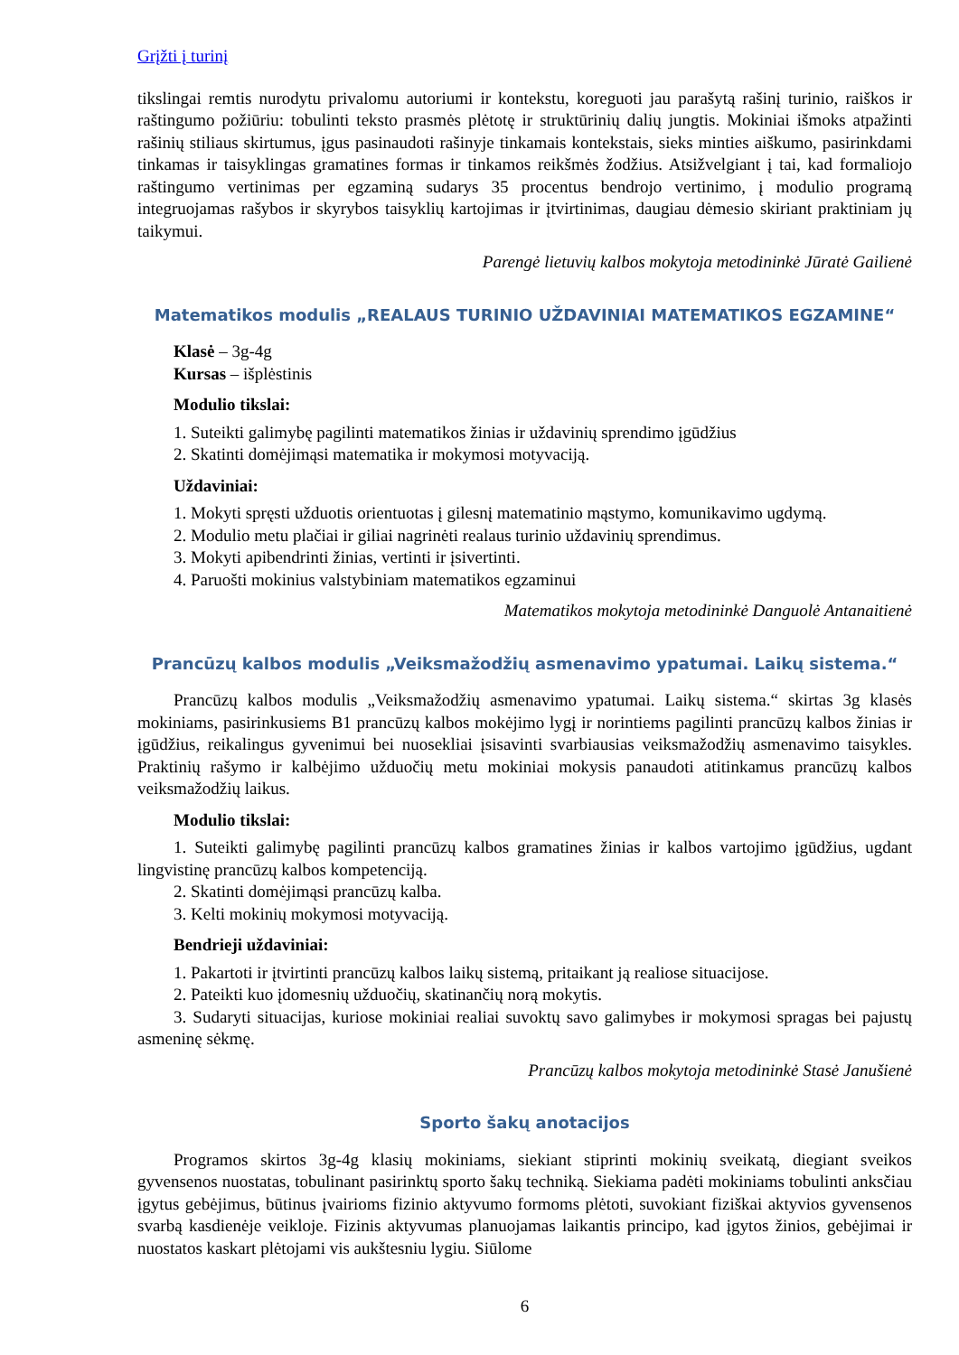Grįžti į turinį
tikslingai remtis nurodytu privalomu autoriumi ir kontekstu, koreguoti jau parašytą rašinį turinio, raiškos ir raštingumo požiūriu: tobulinti teksto prasmės plėtotę ir struktūrinių dalių jungtis. Mokiniai išmoks atpažinti rašinių stiliaus skirtumus, įgus pasinaudoti rašinyje tinkamais kontekstais, sieks minties aiškumo, pasirinkdami tinkamas ir taisyklingas gramatines formas ir tinkamos reikšmės žodžius. Atsižvelgiant į tai, kad formaliojo raštingumo vertinimas per egzaminą sudarys 35 procentus bendrojo vertinimo, į modulio programą integruojamas rašybos ir skyrybos taisyklių kartojimas ir įtvirtinimas, daugiau dėmesio skiriant praktiniam jų taikymui.
Parengė lietuvių kalbos mokytoja metodininkė Jūratė Gailienė
Matematikos modulis „REALAUS TURINIO UŽDAVINIAI MATEMATIKOS EGZAMINE“
Klasė – 3g-4g
Kursas – išplėstinis
Modulio tikslai:
1. Suteikti galimybę pagilinti matematikos žinias ir uždavinių sprendimo įgūdžius
2. Skatinti domėjimąsi matematika ir mokymosi motyvaciją.
Uždaviniai:
1. Mokyti spręsti užduotis orientuotas į gilesnį matematinio mąstymo, komunikavimo ugdymą.
2. Modulio metu plačiai ir giliai nagrinėti realaus turinio uždavinių sprendimus.
3. Mokyti apibendrinti žinias, vertinti ir įsivertinti.
4. Paruošti mokinius valstybiniam matematikos egzaminui
Matematikos mokytoja metodininkė Danguolė Antanaitienė
Prancūzų kalbos modulis „Veiksmažodžių asmenavimo ypatumai. Laikų sistema.“
Prancūzų kalbos modulis „Veiksmažodžių asmenavimo ypatumai. Laikų sistema.“ skirtas 3g klasės mokiniams, pasirinkusiems B1 prancūzų kalbos mokėjimo lygį ir norintiems pagilinti prancūzų kalbos žinias ir įgūdžius, reikalingus gyvenimui bei nuosekliai įsisavinti svarbiausias veiksmažodžių asmenavimo taisykles. Praktinių rašymo ir kalbėjimo užduočių metu mokiniai mokysis panaudoti atitinkamus prancūzų kalbos veiksmažodžių laikus.
Modulio tikslai:
1. Suteikti galimybę pagilinti prancūzų kalbos gramatines žinias ir kalbos vartojimo įgūdžius, ugdant lingvistinę prancūzų kalbos kompetenciją.
2. Skatinti domėjimąsi prancūzų kalba.
3. Kelti mokinių mokymosi motyvaciją.
Bendrieji uždaviniai:
1. Pakartoti ir įtvirtinti prancūzų kalbos laikų sistemą, pritaikant ją realiose situacijose.
2. Pateikti kuo įdomesnių užduočių, skatinančių norą mokytis.
3. Sudaryti situacijas, kuriose mokiniai realiai suvoktų savo galimybes ir mokymosi spragas bei pajustų asmeninę sėkmę.
Prancūzų kalbos mokytoja metodininkė Stasė Janušienė
Sporto šakų anotacijos
Programos skirtos 3g-4g klasių mokiniams, siekiant stiprinti mokinių sveikatą, diegiant sveikos gyvensenos nuostatas, tobulinant pasirinktų sporto šakų techniką. Siekiama padėti mokiniams tobulinti anksčiau įgytus gebėjimus, būtinus įvairioms fizinio aktyvumo formoms plėtoti, suvokiant fiziškai aktyvios gyvensenos svarbą kasdienėje veikloje. Fizinis aktyvumas planuojamas laikantis principo, kad įgytos žinios, gebėjimai ir nuostatos kaskart plėtojami vis aukštesniu lygiu. Siūlome
6